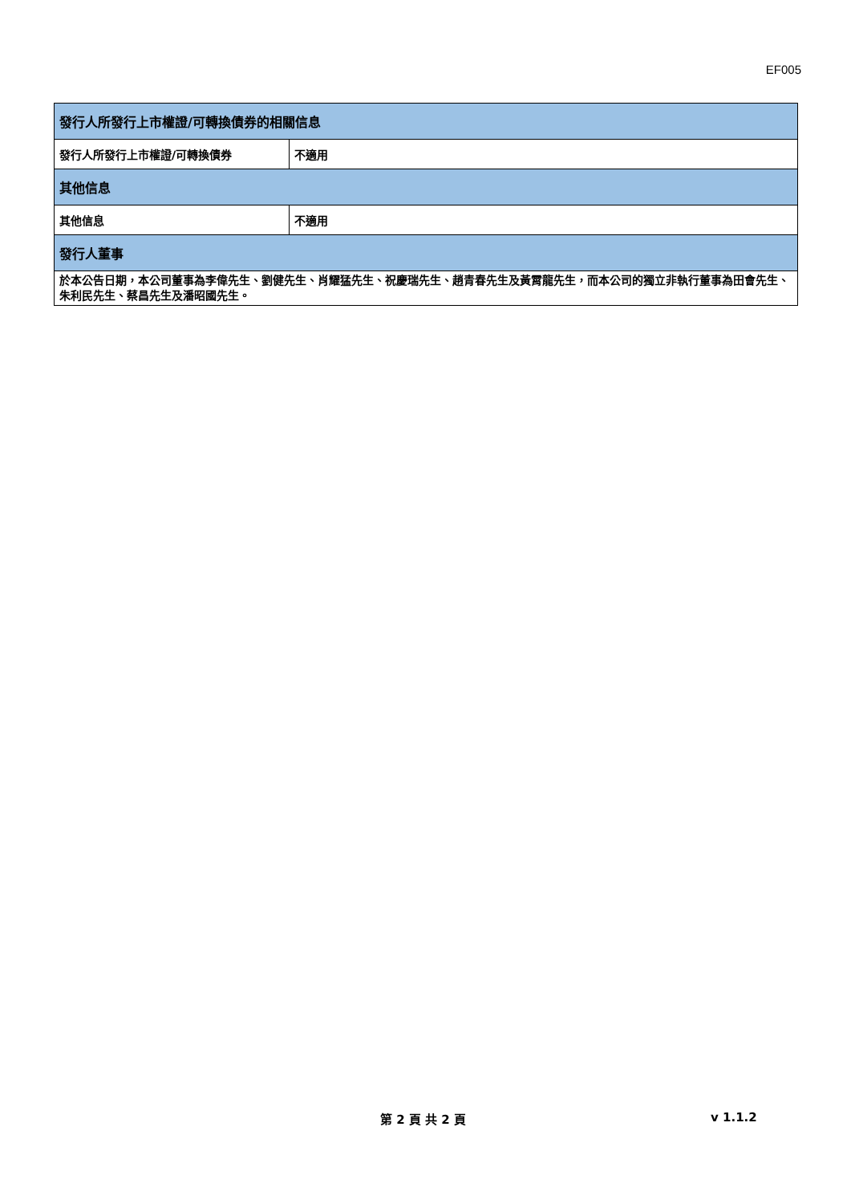EF005
| 發行人所發行上市權證/可轉換債券的相關信息 | |
| --- | --- |
| 發行人所發行上市權證/可轉換債券 | 不適用 |
| 其他信息 | |
| 其他信息 | 不適用 |
| 發行人董事 | |
| 於本公告日期，本公司董事為李偉先生、劉健先生、肖耀猛先生、祝慶瑞先生、趙青春先生及黃霄龍先生，而本公司的獨立非執行董事為田會先生、朱利民先生、蔡昌先生及潘昭國先生。 | |
第 2 頁 共 2 頁 v 1.1.2